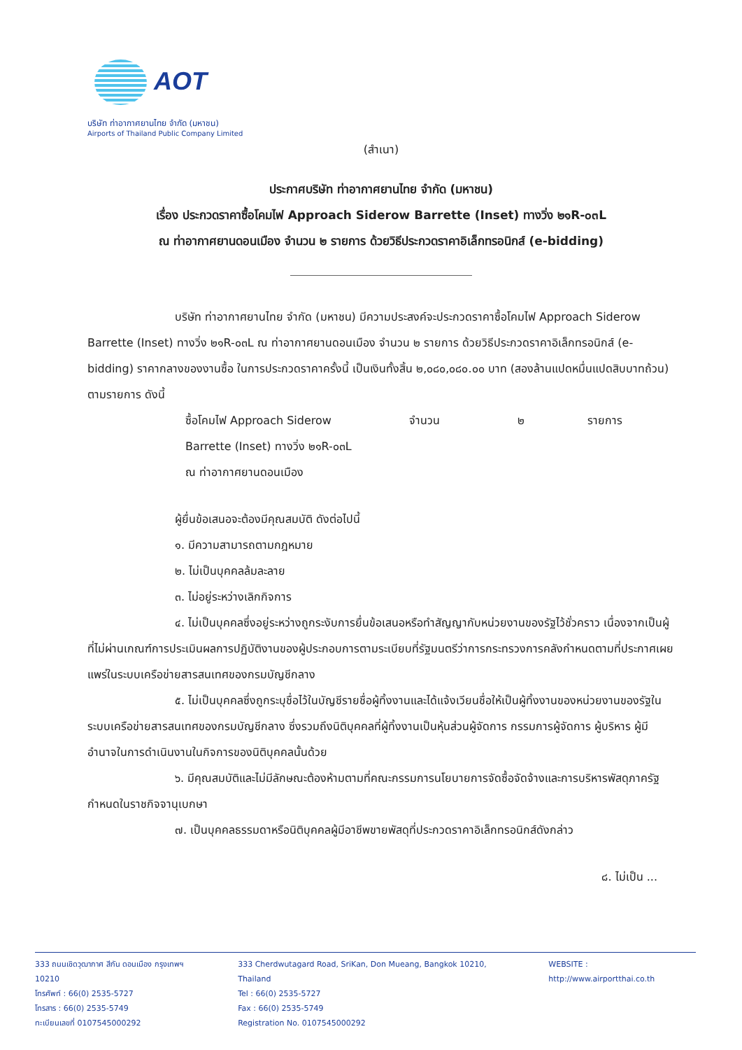AOT
บริษัท ท่าอากาศยานไทย จำกัด (มหาชน)
Airports of Thailand Public Company Limited
(สำเนา)
ประกาศบริษัท ท่าอากาศยานไทย จำกัด (มหาชน)
เรื่อง ประกวดราคาซื้อโคมไฟ Approach Siderow Barrette (Inset) ทางวิ่ง ๒๑R-๐๓L
ณ ท่าอากาศยานดอนเมือง จำนวน ๒ รายการ ด้วยวิธีประกวดราคาอิเล็กทรอนิกส์ (e-bidding)
บริษัท ท่าอากาศยานไทย จำกัด (มหาชน) มีความประสงค์จะประกวดราคาซื้อโคมไฟ Approach Siderow Barrette (Inset) ทางวิ่ง ๒๑R-๐๓L ณ ท่าอากาศยานดอนเมือง จำนวน ๒ รายการ ด้วยวิธีประกวดราคาอิเล็กทรอนิกส์ (e-bidding) ราคากลางของงานซื้อ ในการประกวดราคาครั้งนี้ เป็นเงินทั้งสิ้น ๒,๐๘๐,๐๘๐.๐๐ บาท (สองล้านแปดหมื่นแปดสิบบาทถ้วน) ตามรายการ ดังนี้
ซื้อโคมไฟ Approach Siderow
Barrette (Inset) ทางวิ่ง ๒๑R-๐๓L
ณ ท่าอากาศยานดอนเมือง
จำนวน ๒ รายการ
ผู้ยื่นข้อเสนอจะต้องมีคุณสมบัติ ดังต่อไปนี้
๑. มีความสามารถตามกฎหมาย
๒. ไม่เป็นบุคคลล้มละลาย
๓. ไม่อยู่ระหว่างเลิกกิจการ
๔. ไม่เป็นบุคคลซึ่งอยู่ระหว่างถูกระงับการยื่นข้อเสนอหรือทำสัญญากับหน่วยงานของรัฐไว้ชั่วคราว เนื่องจากเป็นผู้ที่ไม่ผ่านเกณฑ์การประเมินผลการปฏิบัติงานของผู้ประกอบการตามระเบียบที่รัฐมนตรีว่าการกระทรวงการคลังกำหนดตามที่ประกาศเผยแพร่ในระบบเครือข่ายสารสนเทศของกรมบัญชีกลาง
๕. ไม่เป็นบุคคลซึ่งถูกระบุชื่อไว้ในบัญชีรายชื่อผู้ทิ้งงานและได้แจ้งเวียนชื่อให้เป็นผู้ทิ้งงานของหน่วยงานของรัฐในระบบเครือข่ายสารสนเทศของกรมบัญชีกลาง ซึ่งรวมถึงนิติบุคคลที่ผู้ทิ้งงานเป็นหุ้นส่วนผู้จัดการ กรรมการผู้จัดการ ผู้บริหาร ผู้มีอำนาจในการดำเนินงานในกิจการของนิติบุคคลนั้นด้วย
๖. มีคุณสมบัติและไม่มีลักษณะต้องห้ามตามที่คณะกรรมการนโยบายการจัดซื้อจัดจ้างและการบริหารพัสดุภาครัฐกำหนดในราชกิจจานุเบกษา
๗. เป็นบุคคลธรรมดาหรือนิติบุคคลผู้มีอาชีพขายพัสดุที่ประกวดราคาอิเล็กทรอนิกส์ดังกล่าว
๘. ไม่เป็น ...
333 ถนนเชิดวุฒากาศ สีกัน ดอนเมือง กรุงเทพฯ 10210
โทรศัพท์ : 66(0) 2535-5727
โทรสาร : 66(0) 2535-5749
ทะเบียนเลขที่ 0107545000292
333 Cherdwutagard Road, SriKan, Don Mueang, Bangkok 10210, Thailand
Tel : 66(0) 2535-5727
Fax : 66(0) 2535-5749
Registration No. 0107545000292
WEBSITE : http://www.airportthai.co.th